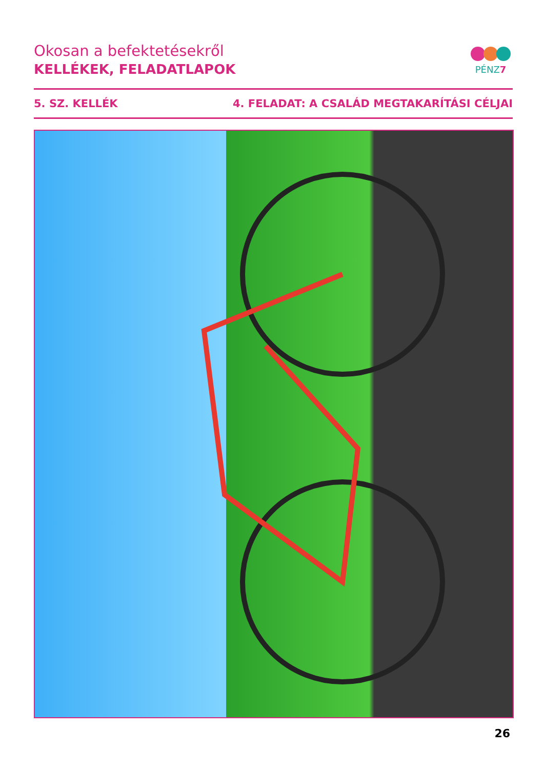Okosan a befektetésekről
KELLÉKEK, FELADATLAPOK
PÉNZ7
5. SZ. KELLÉK 4. FELADAT: A CSALÁD MEGTAKARÍTÁSI CÉLJAI
26